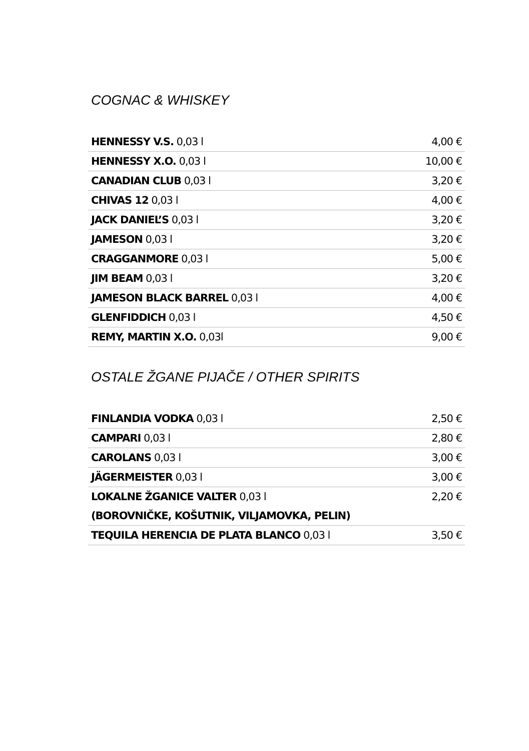COGNAC & WHISKEY
| HENNESSY V.S. 0,03 l | 4,00 € |
| HENNESSY X.O. 0,03 l | 10,00 € |
| CANADIAN CLUB 0,03 l | 3,20 € |
| CHIVAS 12 0,03 l | 4,00 € |
| JACK DANIEL’S 0,03 l | 3,20 € |
| JAMESON 0,03 l | 3,20 € |
| CRAGGANMORE 0,03 l | 5,00 € |
| JIM BEAM 0,03 l | 3,20 € |
| JAMESON BLACK BARREL 0,03 l | 4,00 € |
| GLENFIDDICH 0,03 l | 4,50 € |
| REMY, MARTIN X.O. 0,03l | 9,00 € |
OSTALE ŽGANE PIJAČE / OTHER SPIRITS
| FINLANDIA VODKA 0,03 l | 2,50 € |
| CAMPARI 0,03 l | 2,80 € |
| CAROLANS 0,03 l | 3,00 € |
| JÄGERMEISTER 0,03 l | 3,00 € |
| LOKALNE ŽGANICE VALTER 0,03 l | 2,20 € |
| (BOROVNIČKE, KOŠUTNIK, VILJAMOVKA, PELIN) | |
| TEQUILA HERENCIA DE PLATA BLANCO 0,03 l | 3,50 € |